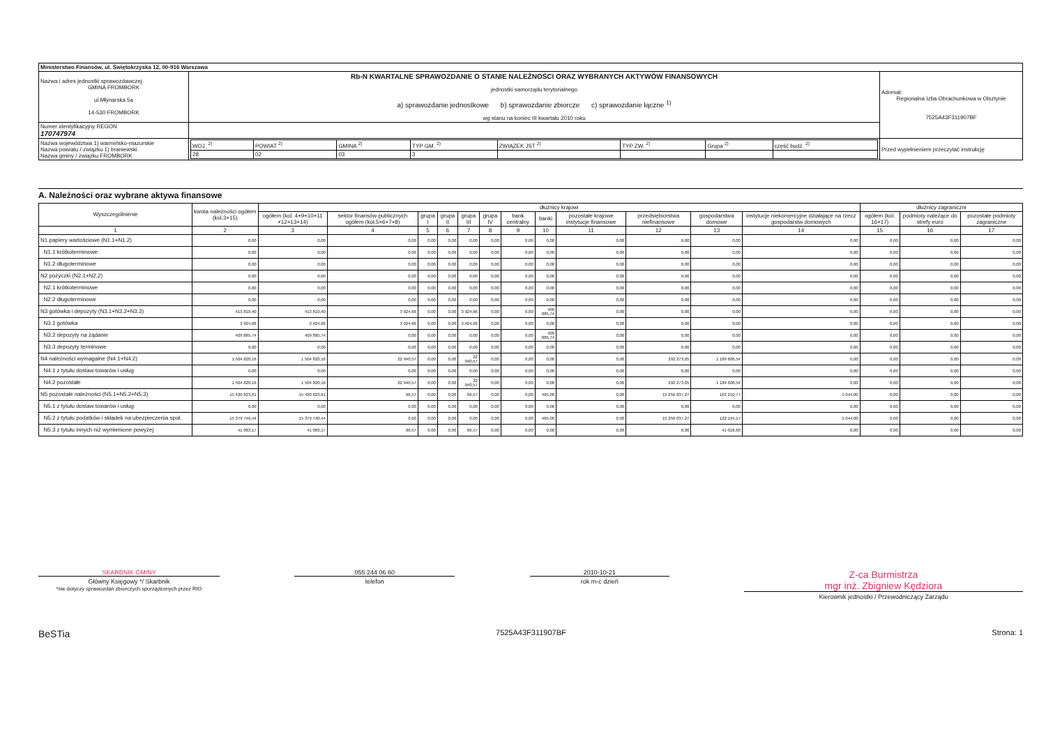| Ministerstwo Finansów, ul. Świętokrzyska 12, 00-916 Warszawa | | | |
| Nazwa i adres jednostki sprawozdawczej GMINA FROMBORK ul.Młynarska 5a 14-530 FROMBORK | Rb-N KWARTALNE SPRAWOZDANIE O STANIE NALEŻNOŚCI ORAZ WYBRANYCH AKTYWÓW FINANSOWYCH jednostki samorządu terytorialnego a) sprawozdanie jednostkowe b) sprawozdanie zbiorcze c) sprawozdanie łączne <sup>1)</sup> wg stanu na koniec III kwartału 2010 roku | | Adresat: Regionalna Izba Obrachunkowa w Olsztynie 7525A43F311907BF |
| Numer identyfikacyjny REGON 170747974 | | | |
| Nazwa województwa 1) warmińsko-mazurskie Nazwa powiatu / związku 1) braniewski Nazwa gminy / związku FROMBORK | | / WOJ. <sup>2)</sup> / POWIAT <sup>2)</sup> / GMINA <sup>2)</sup> / TYP GM. <sup>2)</sup> / ZWIĄZEK JST <sup>2)</sup> / TYP ZW. <sup>2)</sup> / Grupa <sup>2)</sup> / część budż. <sup>2)</sup> / / 28 / 02 / 03 / 3 / / / / / | Przed wypełnieniem przeczytać instrukcję |
A. Należności oraz wybrane aktywa finansowe
| Wyszczególnienie | kwota należności ogółem (kol.3+15) | dłużnicy krajowi | | | | | | | | | | | | dłużnicy zagraniczni | | |
| --- | --- | --- | --- | --- | --- | --- | --- | --- | --- | --- | --- | --- | --- | --- | --- | --- |
| | | ogółem (kol. 4+9+10+11 +12+13+14) | sektor finansów publicznych ogółem (kol.5+6+7+8) | grupa I | grupa II | grupa III | grupa IV | bank centralny | banki | pozostałe krajowe instytucje finansowe | przedsiębiorstwa niefinansowe | gospodarstwa domowe | instytucje niekomercyjne działające na rzecz gospodarstw domowych | ogółem (kol. 16+17) | podmioty należące do strefy euro | pozostałe podmioty zagraniczne |
| 1 | 2 | 3 | 4 | 5 | 6 | 7 | 8 | 9 | 10 | 11 | 12 | 13 | 14 | 15 | 16 | 17 |
| N1 papiery wartościowe (N1.1+N1.2) | 0,00 | 0,00 | 0,00 | 0,00 | 0,00 | 0,00 | 0,00 | 0,00 | 0,00 | 0,00 | 0,00 | 0,00 | 0,00 | 0,00 | 0,00 | 0,00 |
| N1.1 krótkoterminowe | 0,00 | 0,00 | 0,00 | 0,00 | 0,00 | 0,00 | 0,00 | 0,00 | 0,00 | 0,00 | 0,00 | 0,00 | 0,00 | 0,00 | 0,00 | 0,00 |
| N1.2 długoterminowe | 0,00 | 0,00 | 0,00 | 0,00 | 0,00 | 0,00 | 0,00 | 0,00 | 0,00 | 0,00 | 0,00 | 0,00 | 0,00 | 0,00 | 0,00 | 0,00 |
| N2 pożyczki (N2.1+N2,2) | 0,00 | 0,00 | 0,00 | 0,00 | 0,00 | 0,00 | 0,00 | 0,00 | 0,00 | 0,00 | 0,00 | 0,00 | 0,00 | 0,00 | 0,00 | 0,00 |
| N2.1 krótkoterminowe | 0,00 | 0,00 | 0,00 | 0,00 | 0,00 | 0,00 | 0,00 | 0,00 | 0,00 | 0,00 | 0,00 | 0,00 | 0,00 | 0,00 | 0,00 | 0,00 |
| N2.2 długoterminowe | 0,00 | 0,00 | 0,00 | 0,00 | 0,00 | 0,00 | 0,00 | 0,00 | 0,00 | 0,00 | 0,00 | 0,00 | 0,00 | 0,00 | 0,00 | 0,00 |
| N3 gotówka i depozyty (N3.1+N3.2+N3.3) | 413 810,40 | 413 810,40 | 3 924,66 | 0,00 | 0,00 | 3 924,66 | 0,00 | 0,00 | 409 885,74 | 0,00 | 0,00 | 0,00 | 0,00 | 0,00 | 0,00 | 0,00 |
| N3.1 gotówka | 3 924,66 | 3 924,66 | 3 924,66 | 0,00 | 0,00 | 3 924,66 | 0,00 | 0,00 | 0,00 | 0,00 | 0,00 | 0,00 | 0,00 | 0,00 | 0,00 | 0,00 |
| N3.2 depozyty na żądanie | 409 885,74 | 409 885,74 | 0,00 | 0,00 | 0,00 | 0,00 | 0,00 | 0,00 | 409 885,74 | 0,00 | 0,00 | 0,00 | 0,00 | 0,00 | 0,00 | 0,00 |
| N3.3 depozyty terminowe | 0,00 | 0,00 | 0,00 | 0,00 | 0,00 | 0,00 | 0,00 | 0,00 | 0,00 | 0,00 | 0,00 | 0,00 | 0,00 | 0,00 | 0,00 | 0,00 |
| N4 należności wymagalne (N4.1+N4.2) | 1 504 820,16 | 1 504 820,16 | 22 940,57 | 0,00 | 0,00 | 22 940,57 | 0,00 | 0,00 | 0,00 | 0,00 | 292 273,05 | 1 189 606,54 | 0,00 | 0,00 | 0,00 | 0,00 |
| N4.1 z tytułu dostaw towarów i usług | 0,00 | 0,00 | 0,00 | 0,00 | 0,00 | 0,00 | 0,00 | 0,00 | 0,00 | 0,00 | 0,00 | 0,00 | 0,00 | 0,00 | 0,00 | 0,00 |
| N4.2 pozostałe | 1 504 820,16 | 1 504 820,16 | 22 940,57 | 0,00 | 0,00 | 22 940,57 | 0,00 | 0,00 | 0,00 | 0,00 | 292 273,05 | 1 189 606,54 | 0,00 | 0,00 | 0,00 | 0,00 |
| N5 pozostałe należności (N5.1+N5.2+N5.3) | 15 420 823,61 | 15 420 823,61 | 66,57 | 0,00 | 0,00 | 66,57 | 0,00 | 0,00 | 465,00 | 0,00 | 15 256 037,27 | 163 210,77 | 1 044,00 | 0,00 | 0,00 | 0,00 |
| N5.1 z tytułu dostaw towarów i usług | 0,00 | 0,00 | 0,00 | 0,00 | 0,00 | 0,00 | 0,00 | 0,00 | 0,00 | 0,00 | 0,00 | 0,00 | 0,00 | 0,00 | 0,00 | 0,00 |
| N5.2 z tytułu podatków i składek na ubezpieczenia społ. | 15 379 740,44 | 15 379 740,44 | 0,00 | 0,00 | 0,00 | 0,00 | 0,00 | 0,00 | 465,00 | 0,00 | 15 256 037,27 | 122 194,17 | 1 044,00 | 0,00 | 0,00 | 0,00 |
| N5.3 z tytułu innych niż wymienione powyżej | 41 083,17 | 41 083,17 | 66,57 | 0,00 | 0,00 | 66,57 | 0,00 | 0,00 | 0,00 | 0,00 | 0,00 | 41 016,60 | 0,00 | 0,00 | 0,00 | 0,00 |
SKARBNIK GMINY
Główny Księgowy */ Skarbnik
*nie dotyczy sprawozdań zbiorczych sporządzonych przez RIO
055 244 06 60
telefon
2010-10-21
rok m-c dzień
Z-ca Burmistrza
mgr inż. Zbigniew Kędziora
Kierownik jednostki / Przewodniczący Zarządu
BeSTia 7525A43F311907BF Strona: 1